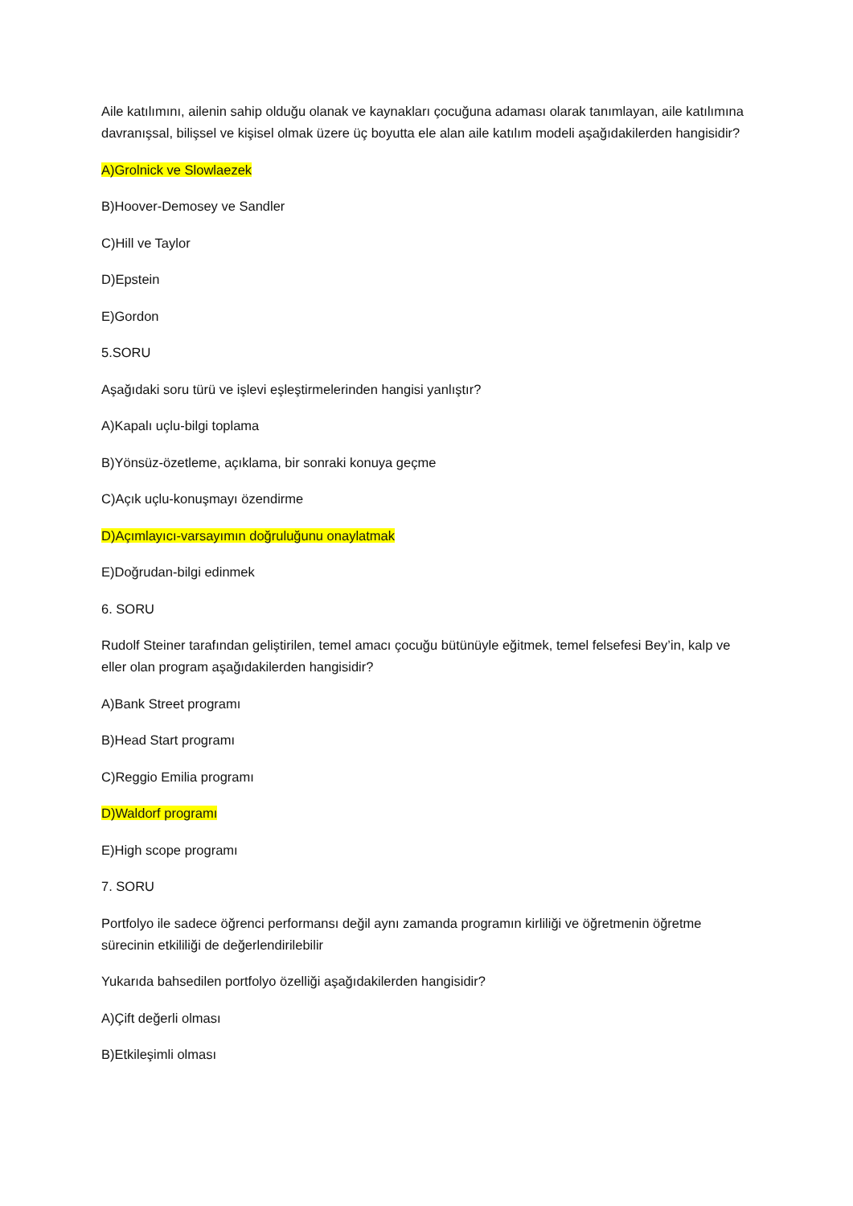Aile katılımını, ailenin sahip olduğu olanak ve kaynakları çocuğuna adaması olarak tanımlayan, aile katılımına davranışsal, bilişsel ve kişisel olmak üzere üç boyutta ele alan aile katılım modeli aşağıdakilerden hangisidir?
A)Grolnick ve Slowlaezek
B)Hoover-Demosey ve Sandler
C)Hill ve Taylor
D)Epstein
E)Gordon
5.SORU
Aşağıdaki soru türü ve işlevi eşleştirmelerinden hangisi yanlıştır?
A)Kapalı uçlu-bilgi toplama
B)Yönsüz-özetleme, açıklama, bir sonraki konuya geçme
C)Açık uçlu-konuşmayı özendirme
D)Açımlayıcı-varsayımın doğruluğunu onaylatmak
E)Doğrudan-bilgi edinmek
6. SORU
Rudolf Steiner tarafından geliştirilen, temel amacı çocuğu bütünüyle eğitmek, temel felsefesi Bey’in, kalp ve eller olan program aşağıdakilerden hangisidir?
A)Bank Street programı
B)Head Start programı
C)Reggio Emilia programı
D)Waldorf programı
E)High scope programı
7. SORU
Portfolyo ile sadece öğrenci performansı değil aynı zamanda programın kirliliği ve öğretmenin öğretme sürecinin etkililiği de değerlendirilebilir
Yukarıda bahsedilen portfolyo özelliği aşağıdakilerden hangisidir?
A)Çift değerli olması
B)Etkileşimli olması